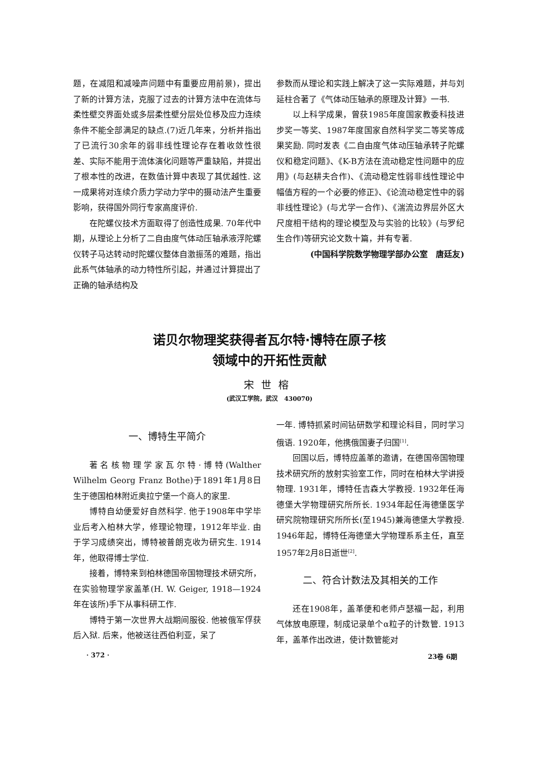题，在减阻和减噪声问题中有重要应用前景)，提出了新的计算方法，克服了过去的计算方法中在流体与柔性壁交界面处或多层柔性壁分层处位移及应力连续条件不能全部满足的缺点.(7)近几年来，分析并指出了已流行30余年的弱非线性理论存在着收敛性很差、实际不能用于流体演化问题等严重缺陷，并提出了根本性的改进，在数值计算中表现了其优越性. 这一成果将对连续介质力学动力学中的摄动法产生重要影响，获得国外同行专家高度评价.
在陀螺仪技术方面取得了创造性成果. 70年代中期，从理论上分析了二自由度气体动压轴承液浮陀螺仪转子马达转动时陀螺仪整体自激振荡的难题，指出此系气体轴承的动力特性所引起，并通过计算提出了正确的轴承结构及
参数而从理论和实践上解决了这一实际难题，并与刘延柱合著了《气体动压轴承的原理及计算》一书.
以上科学成果，曾获1985年度国家教委科技进步奖一等奖、1987年度国家自然科学奖二等奖等成果奖励. 同时发表《二自由度气体动压轴承转子陀螺仪和稳定问题》、《K-B方法在流动稳定性问题中的应用》(与赵耕夫合作)、《流动稳定性弱非线性理论中幅值方程的一个必要的修正》、《论流动稳定性中的弱非线性理论》(与尤学一合作)、《湍流边界层外区大尺度相干结构的理论模型及与实验的比较》(与罗纪生合作)等研究论文数十篇，并有专著.
(中国科学院数学物理学部办公室　唐廷友)
诺贝尔物理奖获得者瓦尔特·博特在原子核
领域中的开拓性贡献
宋世榕
(武汉工学院，武汉　430070)
一、博特生平简介
著名核物理学家瓦尔特·博特(Walther Wilhelm Georg Franz Bothe)于1891年1月8日生于德国柏林附近奥拉宁堡一个商人的家里.
博特自幼便爱好自然科学. 他于1908年中学毕业后考入柏林大学，修理论物理，1912年毕业. 由于学习成绩突出，博特被普朗克收为研究生. 1914年，他取得博士学位.
接着，博特来到柏林德国帝国物理技术研究所，在实验物理学家盖革(H. W. Geiger, 1918—1924年在该所)手下从事科研工作.
博特于第一次世界大战期间服役. 他被俄军俘获后入狱. 后来，他被送往西伯利亚，呆了
一年. 博特抓紧时间钻研数学和理论科目，同时学习俄语. 1920年，他携俄国妻子归国<sup>[1]</sup>.
回国以后，博特应盖革的邀请，在德国帝国物理技术研究所的放射实验室工作，同时在柏林大学讲授物理. 1931年，博特任吉森大学教授. 1932年任海德堡大学物理研究所所长. 1934年起任海德堡医学研究院物理研究所所长(至1945)兼海德堡大学教授. 1946年起，博特任海德堡大学物理系系主任，直至1957年2月8日逝世<sup>[2]</sup>.
二、符合计数法及其相关的工作
还在1908年，盖革便和老师卢瑟福一起，利用气体放电原理，制成记录单个α粒子的计数管. 1913年，盖革作出改进，使计数管能对
· 372 · 23卷 6期